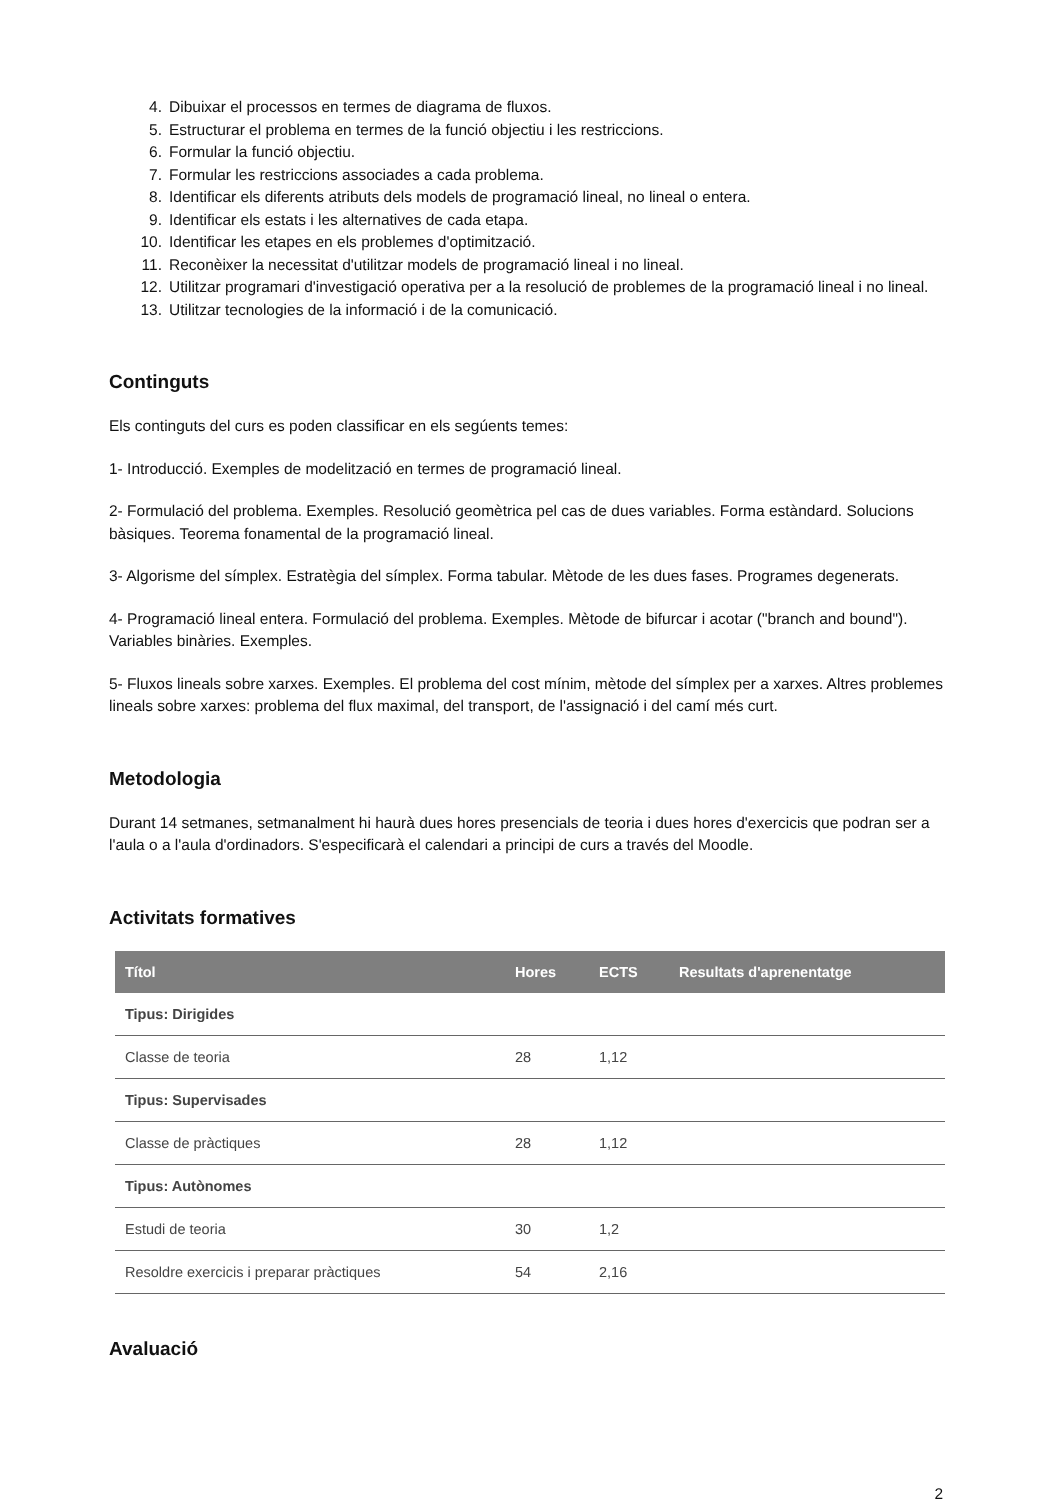4. Dibuixar el processos en termes de diagrama de fluxos.
5. Estructurar el problema en termes de la funció objectiu i les restriccions.
6. Formular la funció objectiu.
7. Formular les restriccions associades a cada problema.
8. Identificar els diferents atributs dels models de programació lineal, no lineal o entera.
9. Identificar els estats i les alternatives de cada etapa.
10. Identificar les etapes en els problemes d'optimització.
11. Reconèixer la necessitat d'utilitzar models de programació lineal i no lineal.
12. Utilitzar programari d'investigació operativa per a la resolució de problemes de la programació lineal i no lineal.
13. Utilitzar tecnologies de la informació i de la comunicació.
Continguts
Els continguts del curs es poden classificar en els segúents temes:
1- Introducció. Exemples de modelització en termes de programació lineal.
2- Formulació del problema. Exemples. Resolució geomètrica pel cas de dues variables. Forma estàndard. Solucions bàsiques. Teorema fonamental de la programació lineal.
3- Algorisme del símplex. Estratègia del símplex. Forma tabular. Mètode de les dues fases. Programes degenerats.
4- Programació lineal entera. Formulació del problema. Exemples. Mètode de bifurcar i acotar ("branch and bound"). Variables binàries. Exemples.
5- Fluxos lineals sobre xarxes. Exemples. El problema del cost mínim, mètode del símplex per a xarxes. Altres problemes lineals sobre xarxes: problema del flux maximal, del transport, de l'assignació i del camí més curt.
Metodologia
Durant 14 setmanes, setmanalment hi haurà dues hores presencials de teoria i dues hores d'exercicis que podran ser a l'aula o a l'aula d'ordinadors. S'especificarà el calendari a principi de curs a través del Moodle.
Activitats formatives
| Títol | Hores | ECTS | Resultats d'aprenentatge |
| --- | --- | --- | --- |
| Tipus: Dirigides | | | |
| Classe de teoria | 28 | 1,12 | |
| Tipus: Supervisades | | | |
| Classe de pràctiques | 28 | 1,12 | |
| Tipus: Autònomes | | | |
| Estudi de teoria | 30 | 1,2 | |
| Resoldre exercicis i preparar pràctiques | 54 | 2,16 | |
Avaluació
2